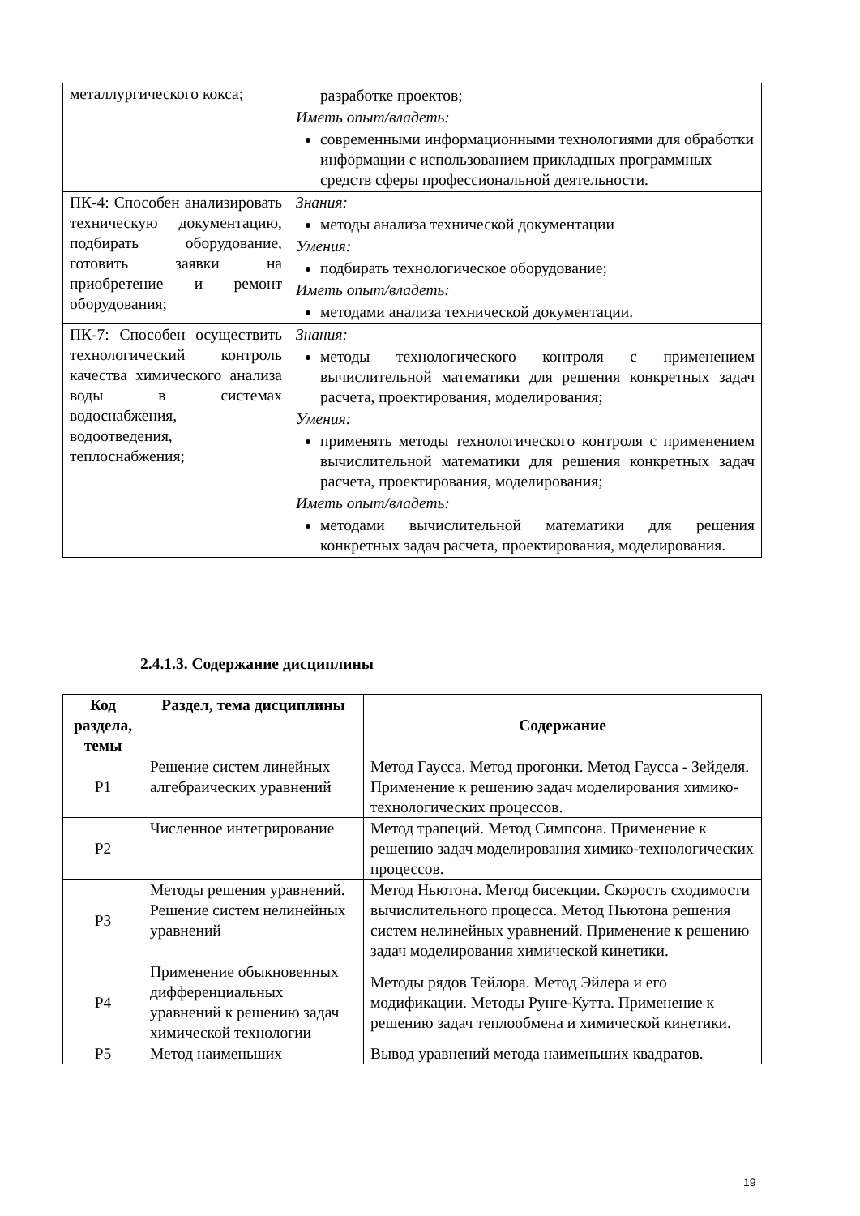| металлургического кокса; | разработке проектов; Иметь опыт/владеть: современными информационными технологиями для обработки информации с использованием прикладных программных средств сферы профессиональной деятельности. |
| ПК-4: Способен анализировать техническую документацию, подбирать оборудование, готовить заявки на приобретение и ремонт оборудования; | Знания: методы анализа технической документации Умения: подбирать технологическое оборудование; Иметь опыт/владеть: методами анализа технической документации. |
| ПК-7: Способен осуществить технологический контроль качества химического анализа воды в системах водоснабжения, водоотведения, теплоснабжения; | Знания: методы технологического контроля с применением вычислительной математики для решения конкретных задач расчета, проектирования, моделирования; Умения: применять методы технологического контроля с применением вычислительной математики для решения конкретных задач расчета, проектирования, моделирования; Иметь опыт/владеть: методами вычислительной математики для решения конкретных задач расчета, проектирования, моделирования. |
2.4.1.3. Содержание дисциплины
| Код раздела, темы | Раздел, тема дисциплины | Содержание |
| --- | --- | --- |
| Р1 | Решение систем линейных алгебраических уравнений | Метод Гаусса. Метод прогонки. Метод Гаусса - Зейделя. Применение к решению задач моделирования химико-технологических процессов. |
| Р2 | Численное интегрирование | Метод трапеций. Метод Симпсона. Применение к решению задач моделирования химико-технологических процессов. |
| Р3 | Методы решения уравнений. Решение систем нелинейных уравнений | Метод Ньютона. Метод бисекции. Скорость сходимости вычислительного процесса. Метод Ньютона решения систем нелинейных уравнений. Применение к решению задач моделирования химической кинетики. |
| Р4 | Применение обыкновенных дифференциальных уравнений к решению задач химической технологии | Методы рядов Тейлора. Метод Эйлера и его модификации. Методы Рунге-Кутта. Применение к решению задач теплообмена и химической кинетики. |
| Р5 | Метод наименьших | Вывод уравнений метода наименьших квадратов. |
19